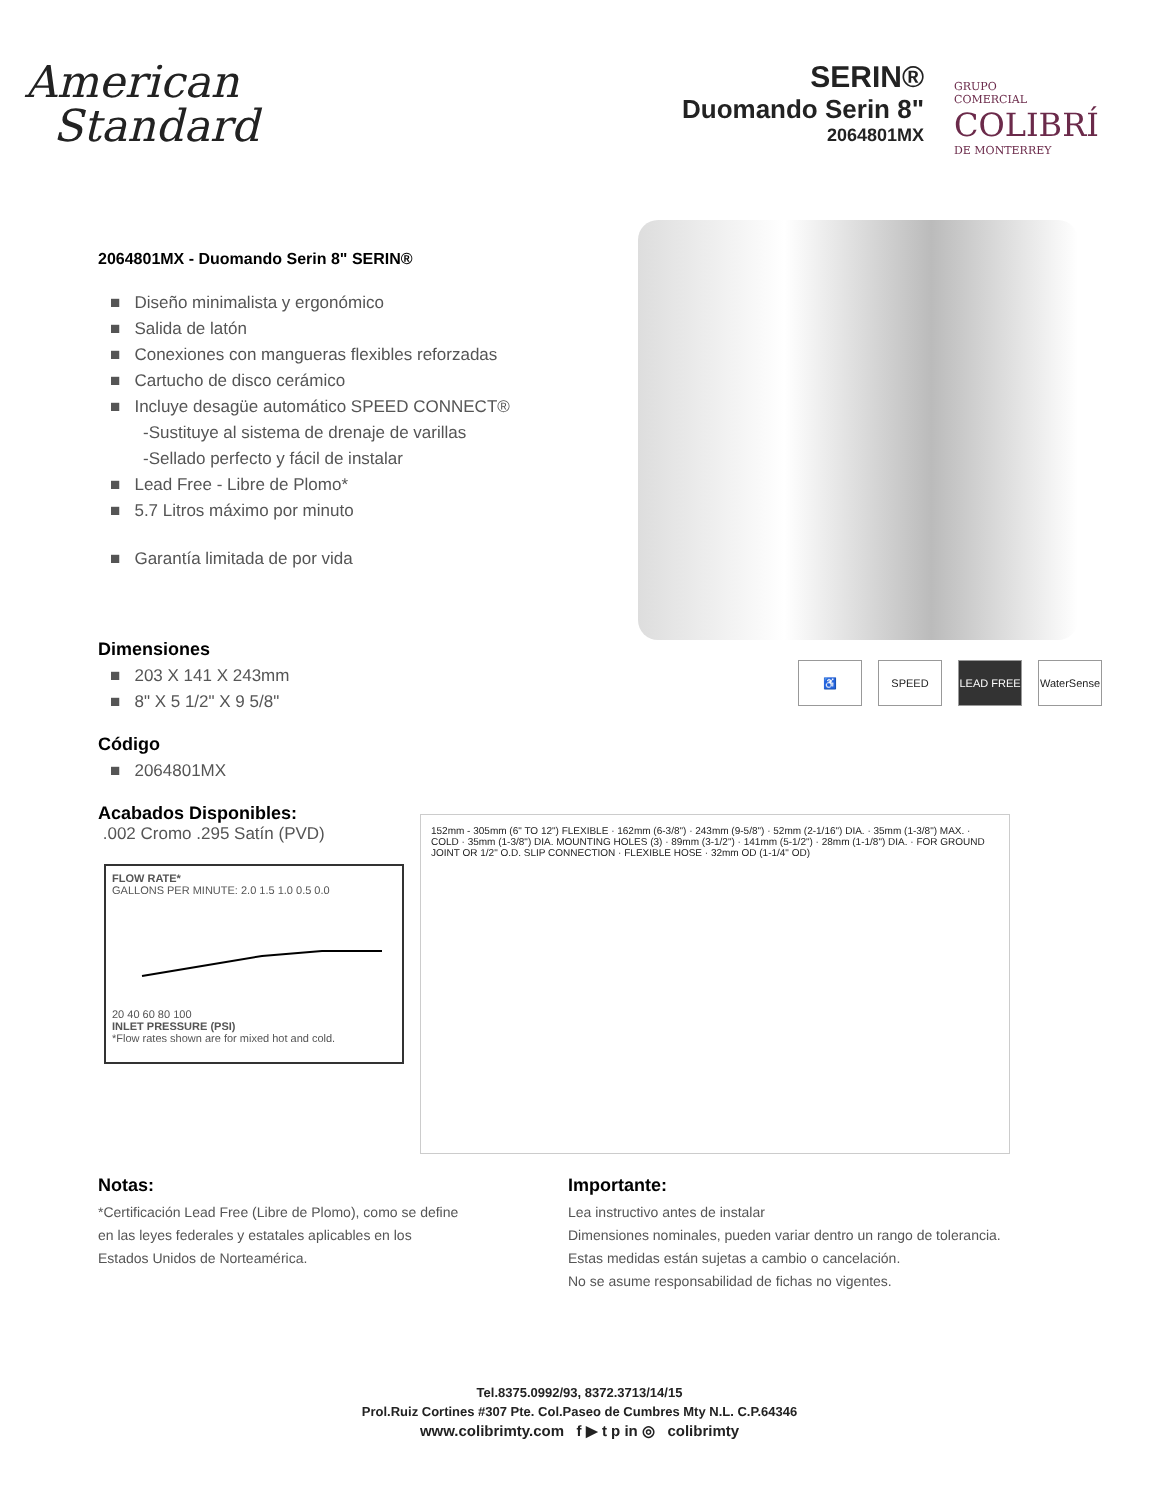American
Standard
SERIN®
Duomando Serin 8"
2064801MX
GRUPO
COMERCIAL
COLIBRÍ
DE MONTERREY
2064801MX - Duomando Serin 8" SERIN®
■ Diseño minimalista y ergonómico
■ Salida de latón
■ Conexiones con mangueras flexibles reforzadas
■ Cartucho de disco cerámico
■ Incluye desagüe automático SPEED CONNECT®
-Sustituye al sistema de drenaje de varillas
-Sellado perfecto y fácil de instalar
■ Lead Free - Libre de Plomo*
■ 5.7 Litros máximo por minuto
■ Garantía limitada de por vida
Dimensiones
■ 203 X 141 X 243mm
■ 8" X 5 1/2" X 9 5/8"
Código
■ 2064801MX
Acabados Disponibles:
.002 Cromo .295 Satín (PVD)
FLOW RATE*
GALLONS PER MINUTE: 2.0 1.5 1.0 0.5 0.0
20 40 60 80 100
INLET PRESSURE (PSI)
*Flow rates shown are for mixed hot and cold.
♿ SPEED LEAD FREE WaterSense
152mm - 305mm (6" TO 12") FLEXIBLE · 162mm (6-3/8") · 243mm (9-5/8") · 52mm (2-1/16") DIA. · 35mm (1-3/8") MAX. · COLD · 35mm (1-3/8") DIA. MOUNTING HOLES (3) · 89mm (3-1/2") · 141mm (5-1/2") · 28mm (1-1/8") DIA. · FOR GROUND JOINT OR 1/2" O.D. SLIP CONNECTION · FLEXIBLE HOSE · 32mm OD (1-1/4" OD)
Notas:
*Certificación Lead Free (Libre de Plomo), como se define
en las leyes federales y estatales aplicables en los
Estados Unidos de Norteamérica.
Importante:
Lea instructivo antes de instalar
Dimensiones nominales, pueden variar dentro un rango de tolerancia.
Estas medidas están sujetas a cambio o cancelación.
No se asume responsabilidad de fichas no vigentes.
Tel.8375.0992/93, 8372.3713/14/15
Prol.Ruiz Cortines #307 Pte. Col.Paseo de Cumbres Mty N.L. C.P.64346
www.colibrimty.com f ▶ t p in ◎ colibrimty